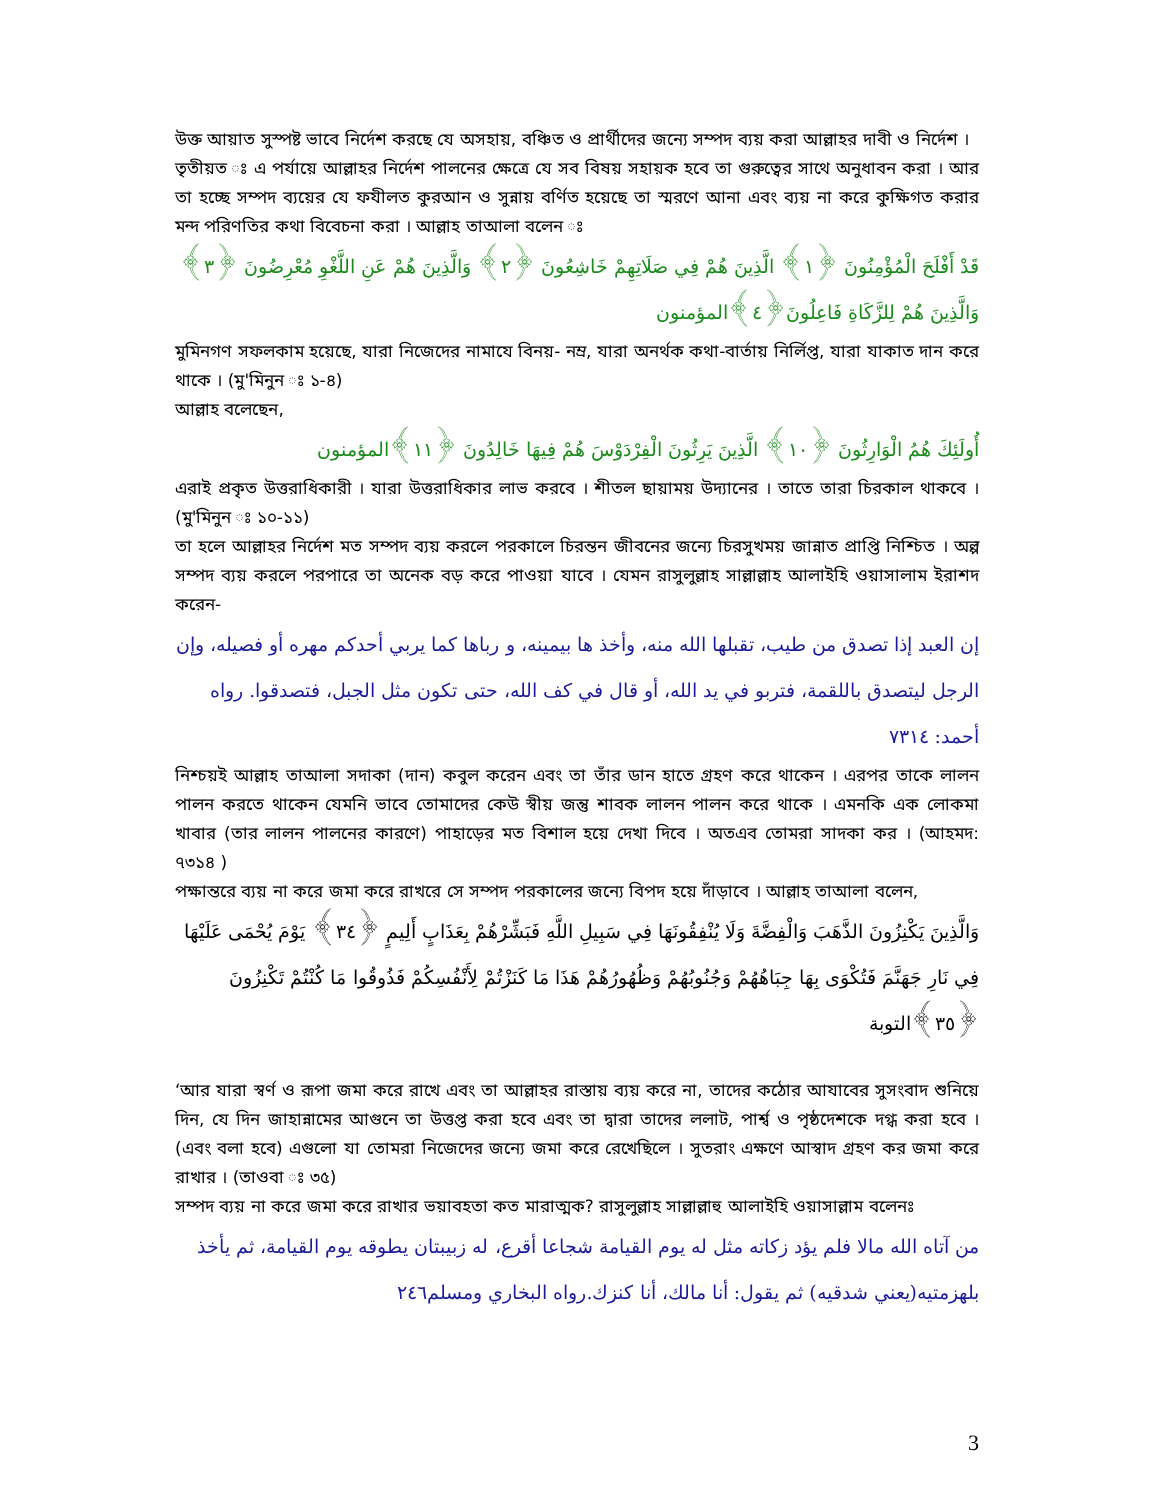উক্ত আয়াত সুস্পষ্ট ভাবে নির্দেশ করছে যে অসহায়, বঞ্চিত ও প্রার্থীদের জন্যে সম্পদ ব্যয় করা আল্লাহর দাবী ও নির্দেশ ।
তৃতীয়ত ঃ এ পর্যায়ে আল্লাহর নির্দেশ পালনের ক্ষেত্রে যে সব বিষয় সহায়ক হবে তা গুরুত্বের সাথে অনুধাবন করা । আর তা হচ্ছে সম্পদ ব্যয়ের যে ফযীলত কুরআন ও সুন্নায় বর্ণিত হয়েছে তা স্মরণে আনা এবং ব্যয় না করে কুক্ষিগত করার মন্দ পরিণতির কথা বিবেচনা করা । আল্লাহ তাআলা বলেন ঃ
قَدْ أَفْلَحَ الْمُؤْمِنُونَ ﴿١﴾ الَّذِينَ هُمْ فِي صَلَاتِهِمْ خَاشِعُونَ ﴿٢﴾ وَالَّذِينَ هُمْ عَنِ اللَّغْوِ مُعْرِضُونَ ﴿٣﴾ وَالَّذِينَ هُمْ لِلزَّكَاةِ فَاعِلُونَ﴿٤﴾المؤمنون
মুমিনগণ সফলকাম হয়েছে, যারা নিজেদের নামাযে বিনয়- নম্র, যারা অনর্থক কথা-বার্তায় নির্লিপ্ত, যারা যাকাত দান করে থাকে । (মু'মিনুন ঃ ১-৪)
আল্লাহ বলেছেন,
أُولَئِكَ هُمُ الْوَارِثُونَ ﴿١٠﴾ الَّذِينَ يَرِثُونَ الْفِرْدَوْسَ هُمْ فِيهَا خَالِدُونَ ﴿١١﴾المؤمنون
এরাই প্রকৃত উত্তরাধিকারী । যারা উত্তরাধিকার লাভ করবে । শীতল ছায়াময় উদ্যানের । তাতে তারা চিরকাল থাকবে । (মু'মিনুন ঃ ১০-১১)
তা হলে আল্লাহর নির্দেশ মত সম্পদ ব্যয় করলে পরকালে চিরন্তন জীবনের জন্যে চিরসুখময় জান্নাত প্রাপ্তি নিশ্চিত । অল্প সম্পদ ব্যয় করলে পরপারে তা অনেক বড় করে পাওয়া যাবে । যেমন রাসুলুল্লাহ সাল্লাল্লাহ আলাইহি ওয়াসালাম ইরাশদ করেন-
إن العبد إذا تصدق من طيب، تقبلها الله منه، وأخذ ها بيمينه، و رباها كما يربي أحدكم مهره أو فصيله، وإن الرجل ليتصدق باللقمة، فتربو في يد الله، أو قال في كف الله، حتى تكون مثل الجبل، فتصدقوا. رواه أحمد: ٧٣١٤
নিশ্চয়ই আল্লাহ তাআলা সদাকা (দান) কবুল করেন এবং তা তাঁর ডান হাতে গ্রহণ করে থাকেন । এরপর তাকে লালন পালন করতে থাকেন যেমনি ভাবে তোমাদের কেউ স্বীয় জন্তু শাবক লালন পালন করে থাকে । এমনকি এক লোকমা খাবার (তার লালন পালনের কারণে) পাহাড়ের মত বিশাল হয়ে দেখা দিবে । অতএব তোমরা সাদকা কর । (আহমদ: ৭৩১৪ )
পক্ষান্তরে ব্যয় না করে জমা করে রাখরে সে সম্পদ পরকালের জন্যে বিপদ হয়ে দাঁড়াবে । আল্লাহ তাআলা বলেন,
وَالَّذِينَ يَكْنِزُونَ الذَّهَبَ وَالْفِضَّةَ وَلَا يُنْفِقُونَهَا فِي سَبِيلِ اللَّهِ فَبَشِّرْهُمْ بِعَذَابٍ أَلِيمٍ ﴿٣٤﴾ يَوْمَ يُحْمَى عَلَيْهَا فِي نَارِ جَهَنَّمَ فَتُكْوَى بِهَا جِبَاهُهُمْ وَجُنُوبُهُمْ وَظُهُورُهُمْ هَذَا مَا كَنَزْتُمْ لِأَنْفُسِكُمْ فَذُوقُوا مَا كُنْتُمْ تَكْنِزُونَ ﴿٣٥﴾التوبة
‘আর যারা স্বর্ণ ও রূপা জমা করে রাখে এবং তা আল্লাহর রাস্তায় ব্যয় করে না, তাদের কঠোর আযাবের সুসংবাদ শুনিয়ে দিন, যে দিন জাহান্নামের আগুনে তা উত্তপ্ত করা হবে এবং তা দ্বারা তাদের ললাট, পার্শ্ব ও পৃষ্ঠদেশকে দগ্ধ করা হবে । (এবং বলা হবে) এগুলো যা তোমরা নিজেদের জন্যে জমা করে রেখেছিলে । সুতরাং এক্ষণে আস্বাদ গ্রহণ কর জমা করে রাখার । (তাওবা ঃ ৩৫)
সম্পদ ব্যয় না করে জমা করে রাখার ভয়াবহতা কত মারাত্মক? রাসুলুল্লাহ সাল্লাল্লাহু আলাইহি ওয়াসাল্লাম বলেনঃ
من آتاه الله مالا فلم يؤد زكاته مثل له يوم القيامة شجاعا أقرع، له زبيبتان يطوقه يوم القيامة، ثم يأخذ بلهزمتيه(يعني شدقيه) ثم يقول: أنا مالك، أنا كنزك.رواه البخاري ومسلم٢٤٦
3